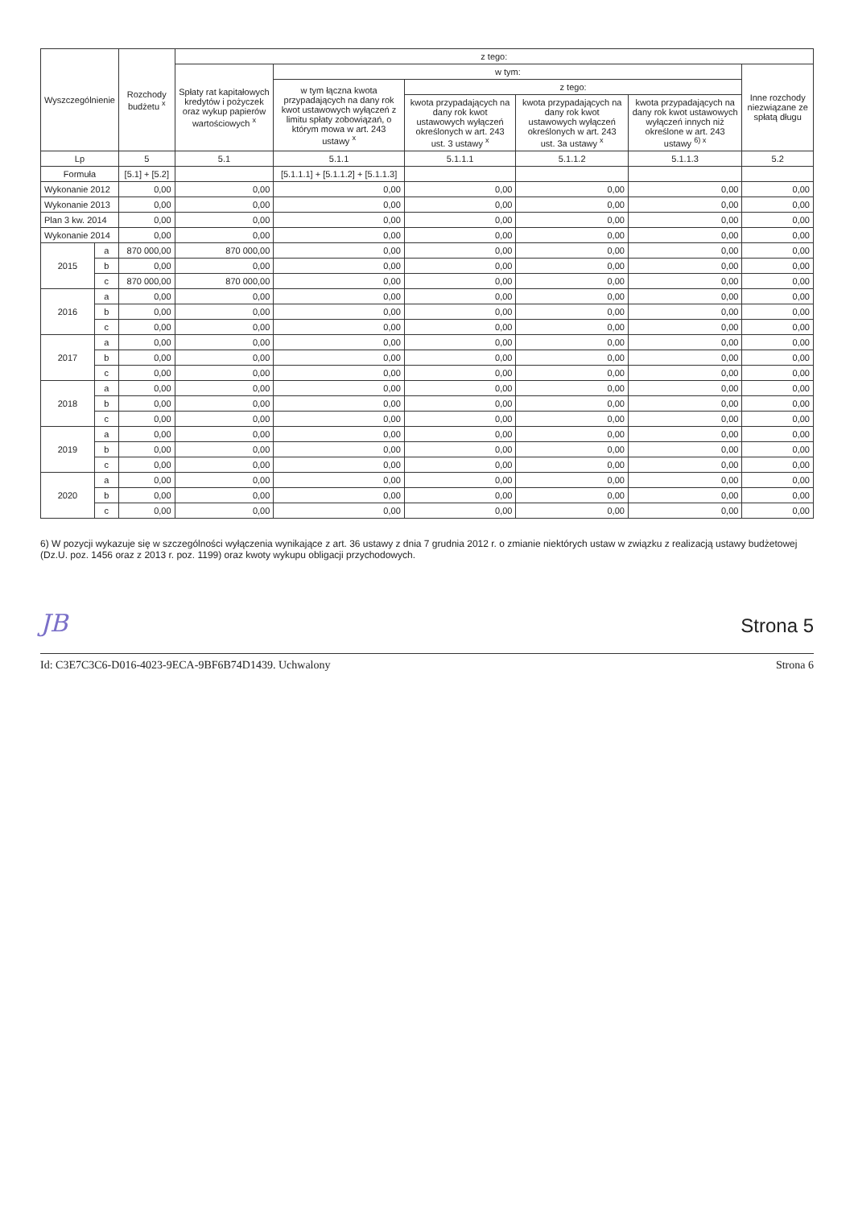| Wyszczególnienie | | Rozchody budżetu <sup>x</sup> | z tego: | | | | | |
| --- | --- | --- | --- | --- | --- | --- | --- | --- |
| | | | Spłaty rat kapitałowych kredytów i pożyczek oraz wykup papierów wartościowych <sup>x</sup> | w tym: | | | | Inne rozchody niezwiązane ze spłatą długu |
| | | | | w tym łączna kwota przypadających na dany rok kwot ustawowych wyłączeń z limitu spłaty zobowiązań, o którym mowa w art. 243 ustawy <sup>x</sup> | z tego: | | | |
| | | | | | kwota przypadających na dany rok kwot ustawowych wyłączeń określonych w art. 243 ust. 3 ustawy <sup>x</sup> | kwota przypadających na dany rok kwot ustawowych wyłączeń określonych w art. 243 ust. 3a ustawy <sup>x</sup> | kwota przypadających na dany rok kwot ustawowych wyłączeń innych niż określone w art. 243 ustawy <sup>6) x</sup> | |
| Lp | | 5 | 5.1 | 5.1.1 | 5.1.1.1 | 5.1.1.2 | 5.1.1.3 | 5.2 |
| Formuła | | [5.1] + [5.2] | | [5.1.1.1] + [5.1.1.2] + [5.1.1.3] | | | | |
| Wykonanie 2012 | | 0,00 | 0,00 | 0,00 | 0,00 | 0,00 | 0,00 | 0,00 |
| Wykonanie 2013 | | 0,00 | 0,00 | 0,00 | 0,00 | 0,00 | 0,00 | 0,00 |
| Plan 3 kw. 2014 | | 0,00 | 0,00 | 0,00 | 0,00 | 0,00 | 0,00 | 0,00 |
| Wykonanie 2014 | | 0,00 | 0,00 | 0,00 | 0,00 | 0,00 | 0,00 | 0,00 |
| 2015 | a | 870 000,00 | 870 000,00 | 0,00 | 0,00 | 0,00 | 0,00 | 0,00 |
| | b | 0,00 | 0,00 | 0,00 | 0,00 | 0,00 | 0,00 | 0,00 |
| | c | 870 000,00 | 870 000,00 | 0,00 | 0,00 | 0,00 | 0,00 | 0,00 |
| 2016 | a | 0,00 | 0,00 | 0,00 | 0,00 | 0,00 | 0,00 | 0,00 |
| | b | 0,00 | 0,00 | 0,00 | 0,00 | 0,00 | 0,00 | 0,00 |
| | c | 0,00 | 0,00 | 0,00 | 0,00 | 0,00 | 0,00 | 0,00 |
| 2017 | a | 0,00 | 0,00 | 0,00 | 0,00 | 0,00 | 0,00 | 0,00 |
| | b | 0,00 | 0,00 | 0,00 | 0,00 | 0,00 | 0,00 | 0,00 |
| | c | 0,00 | 0,00 | 0,00 | 0,00 | 0,00 | 0,00 | 0,00 |
| 2018 | a | 0,00 | 0,00 | 0,00 | 0,00 | 0,00 | 0,00 | 0,00 |
| | b | 0,00 | 0,00 | 0,00 | 0,00 | 0,00 | 0,00 | 0,00 |
| | c | 0,00 | 0,00 | 0,00 | 0,00 | 0,00 | 0,00 | 0,00 |
| 2019 | a | 0,00 | 0,00 | 0,00 | 0,00 | 0,00 | 0,00 | 0,00 |
| | b | 0,00 | 0,00 | 0,00 | 0,00 | 0,00 | 0,00 | 0,00 |
| | c | 0,00 | 0,00 | 0,00 | 0,00 | 0,00 | 0,00 | 0,00 |
| 2020 | a | 0,00 | 0,00 | 0,00 | 0,00 | 0,00 | 0,00 | 0,00 |
| | b | 0,00 | 0,00 | 0,00 | 0,00 | 0,00 | 0,00 | 0,00 |
| | c | 0,00 | 0,00 | 0,00 | 0,00 | 0,00 | 0,00 | 0,00 |
6) W pozycji wykazuje się w szczególności wyłączenia wynikające z art. 36 ustawy z dnia 7 grudnia 2012 r. o zmianie niektórych ustaw w związku z realizacją ustawy budżetowej (Dz.U. poz. 1456 oraz z 2013 r. poz. 1199) oraz kwoty wykupu obligacji przychodowych.
JB Strona 5
Id: C3E7C3C6-D016-4023-9ECA-9BF6B74D1439. Uchwalony Strona 6